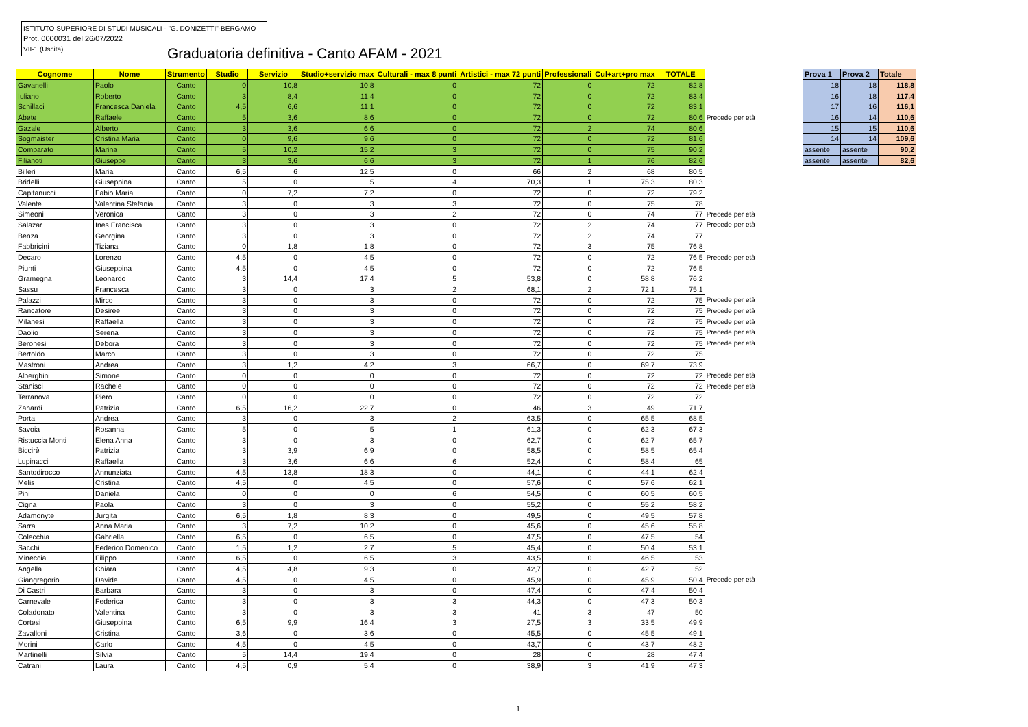ISTITUTO SUPERIORE DI STUDI MUSICALI - "G. DONIZETTI"-BERGAMO
Prot. 0000031 del 26/07/2022
VII-1 (Uscita)
Graduatoria definitiva - Canto AFAM - 2021
| Cognome | Nome | Strumento | Studio | Servizio | Studio+servizio max | Culturali - max 8 punti | Artistici - max 72 punti | Professionali | Cul+art+pro max | TOTALE | |
| Gavanelli | Paolo | Canto | 0 | 10,8 | 10,8 | 0 | 72 | 0 | 72 | 82,8 | |
| Iuliano | Roberto | Canto | 3 | 8,4 | 11,4 | 0 | 72 | 0 | 72 | 83,4 | |
| Schillaci | Francesca Daniela | Canto | 4,5 | 6,6 | 11,1 | 0 | 72 | 0 | 72 | 83,1 | |
| Abete | Raffaele | Canto | 5 | 3,6 | 8,6 | 0 | 72 | 0 | 72 | 80,6 | Precede per età |
| Gazale | Alberto | Canto | 3 | 3,6 | 6,6 | 0 | 72 | 2 | 74 | 80,6 | |
| Sogmaister | Cristina Maria | Canto | 0 | 9,6 | 9,6 | 0 | 72 | 0 | 72 | 81,6 | |
| Comparato | Marina | Canto | 5 | 10,2 | 15,2 | 3 | 72 | 0 | 75 | 90,2 | |
| Filianoti | Giuseppe | Canto | 3 | 3,6 | 6,6 | 3 | 72 | 1 | 76 | 82,6 | |
| Billeri | Maria | Canto | 6,5 | 6 | 12,5 | 0 | 66 | 2 | 68 | 80,5 | |
| Bridelli | Giuseppina | Canto | 5 | 0 | 5 | 4 | 70,3 | 1 | 75,3 | 80,3 | |
| Capitanucci | Fabio Maria | Canto | 0 | 7,2 | 7,2 | 0 | 72 | 0 | 72 | 79,2 | |
| Valente | Valentina Stefania | Canto | 3 | 0 | 3 | 3 | 72 | 0 | 75 | 78 | |
| Simeoni | Veronica | Canto | 3 | 0 | 3 | 2 | 72 | 0 | 74 | 77 | Precede per età |
| Salazar | Ines Francisca | Canto | 3 | 0 | 3 | 0 | 72 | 2 | 74 | 77 | Precede per età |
| Benza | Georgina | Canto | 3 | 0 | 3 | 0 | 72 | 2 | 74 | 77 | |
| Fabbricini | Tiziana | Canto | 0 | 1,8 | 1,8 | 0 | 72 | 3 | 75 | 76,8 | |
| Decaro | Lorenzo | Canto | 4,5 | 0 | 4,5 | 0 | 72 | 0 | 72 | 76,5 | Precede per età |
| Piunti | Giuseppina | Canto | 4,5 | 0 | 4,5 | 0 | 72 | 0 | 72 | 76,5 | |
| Gramegna | Leonardo | Canto | 3 | 14,4 | 17,4 | 5 | 53,8 | 0 | 58,8 | 76,2 | |
| Sassu | Francesca | Canto | 3 | 0 | 3 | 2 | 68,1 | 2 | 72,1 | 75,1 | |
| Palazzi | Mirco | Canto | 3 | 0 | 3 | 0 | 72 | 0 | 72 | 75 | Precede per età |
| Rancatore | Desiree | Canto | 3 | 0 | 3 | 0 | 72 | 0 | 72 | 75 | Precede per età |
| Milanesi | Raffaella | Canto | 3 | 0 | 3 | 0 | 72 | 0 | 72 | 75 | Precede per età |
| Daolio | Serena | Canto | 3 | 0 | 3 | 0 | 72 | 0 | 72 | 75 | Precede per età |
| Beronesi | Debora | Canto | 3 | 0 | 3 | 0 | 72 | 0 | 72 | 75 | Precede per età |
| Bertoldo | Marco | Canto | 3 | 0 | 3 | 0 | 72 | 0 | 72 | 75 | |
| Mastroni | Andrea | Canto | 3 | 1,2 | 4,2 | 3 | 66,7 | 0 | 69,7 | 73,9 | |
| Alberghini | Simone | Canto | 0 | 0 | 0 | 0 | 72 | 0 | 72 | 72 | Precede per età |
| Stanisci | Rachele | Canto | 0 | 0 | 0 | 0 | 72 | 0 | 72 | 72 | Precede per età |
| Terranova | Piero | Canto | 0 | 0 | 0 | 0 | 72 | 0 | 72 | 72 | |
| Zanardi | Patrizia | Canto | 6,5 | 16,2 | 22,7 | 0 | 46 | 3 | 49 | 71,7 | |
| Porta | Andrea | Canto | 3 | 0 | 3 | 2 | 63,5 | 0 | 65,5 | 68,5 | |
| Savoia | Rosanna | Canto | 5 | 0 | 5 | 1 | 61,3 | 0 | 62,3 | 67,3 | |
| Ristuccia Monti | Elena Anna | Canto | 3 | 0 | 3 | 0 | 62,7 | 0 | 62,7 | 65,7 | |
| Biccirè | Patrizia | Canto | 3 | 3,9 | 6,9 | 0 | 58,5 | 0 | 58,5 | 65,4 | |
| Lupinacci | Raffaella | Canto | 3 | 3,6 | 6,6 | 6 | 52,4 | 0 | 58,4 | 65 | |
| Santodirocco | Annunziata | Canto | 4,5 | 13,8 | 18,3 | 0 | 44,1 | 0 | 44,1 | 62,4 | |
| Melis | Cristina | Canto | 4,5 | 0 | 4,5 | 0 | 57,6 | 0 | 57,6 | 62,1 | |
| Pini | Daniela | Canto | 0 | 0 | 0 | 6 | 54,5 | 0 | 60,5 | 60,5 | |
| Cigna | Paola | Canto | 3 | 0 | 3 | 0 | 55,2 | 0 | 55,2 | 58,2 | |
| Adamonyte | Jurgita | Canto | 6,5 | 1,8 | 8,3 | 0 | 49,5 | 0 | 49,5 | 57,8 | |
| Sarra | Anna Maria | Canto | 3 | 7,2 | 10,2 | 0 | 45,6 | 0 | 45,6 | 55,8 | |
| Colecchia | Gabriella | Canto | 6,5 | 0 | 6,5 | 0 | 47,5 | 0 | 47,5 | 54 | |
| Sacchi | Federico Domenico | Canto | 1,5 | 1,2 | 2,7 | 5 | 45,4 | 0 | 50,4 | 53,1 | |
| Mineccia | Filippo | Canto | 6,5 | 0 | 6,5 | 3 | 43,5 | 0 | 46,5 | 53 | |
| Angella | Chiara | Canto | 4,5 | 4,8 | 9,3 | 0 | 42,7 | 0 | 42,7 | 52 | |
| Giangregorio | Davide | Canto | 4,5 | 0 | 4,5 | 0 | 45,9 | 0 | 45,9 | 50,4 | Precede per età |
| Di Castri | Barbara | Canto | 3 | 0 | 3 | 0 | 47,4 | 0 | 47,4 | 50,4 | |
| Carnevale | Federica | Canto | 3 | 0 | 3 | 3 | 44,3 | 0 | 47,3 | 50,3 | |
| Coladonato | Valentina | Canto | 3 | 0 | 3 | 3 | 41 | 3 | 47 | 50 | |
| Cortesi | Giuseppina | Canto | 6,5 | 9,9 | 16,4 | 3 | 27,5 | 3 | 33,5 | 49,9 | |
| Zavalloni | Cristina | Canto | 3,6 | 0 | 3,6 | 0 | 45,5 | 0 | 45,5 | 49,1 | |
| Morini | Carlo | Canto | 4,5 | 0 | 4,5 | 0 | 43,7 | 0 | 43,7 | 48,2 | |
| Martinelli | Silvia | Canto | 5 | 14,4 | 19,4 | 0 | 28 | 0 | 28 | 47,4 | |
| Catrani | Laura | Canto | 4,5 | 0,9 | 5,4 | 0 | 38,9 | 3 | 41,9 | 47,3 | |
| Prova 1 | Prova 2 | Totale |
| --- | --- | --- |
| 18 | 18 | 118,8 |
| 16 | 18 | 117,4 |
| 17 | 16 | 116,1 |
| 16 | 14 | 110,6 |
| 15 | 15 | 110,6 |
| 14 | 14 | 109,6 |
| assente | assente | 90,2 |
| assente | assente | 82,6 |
1